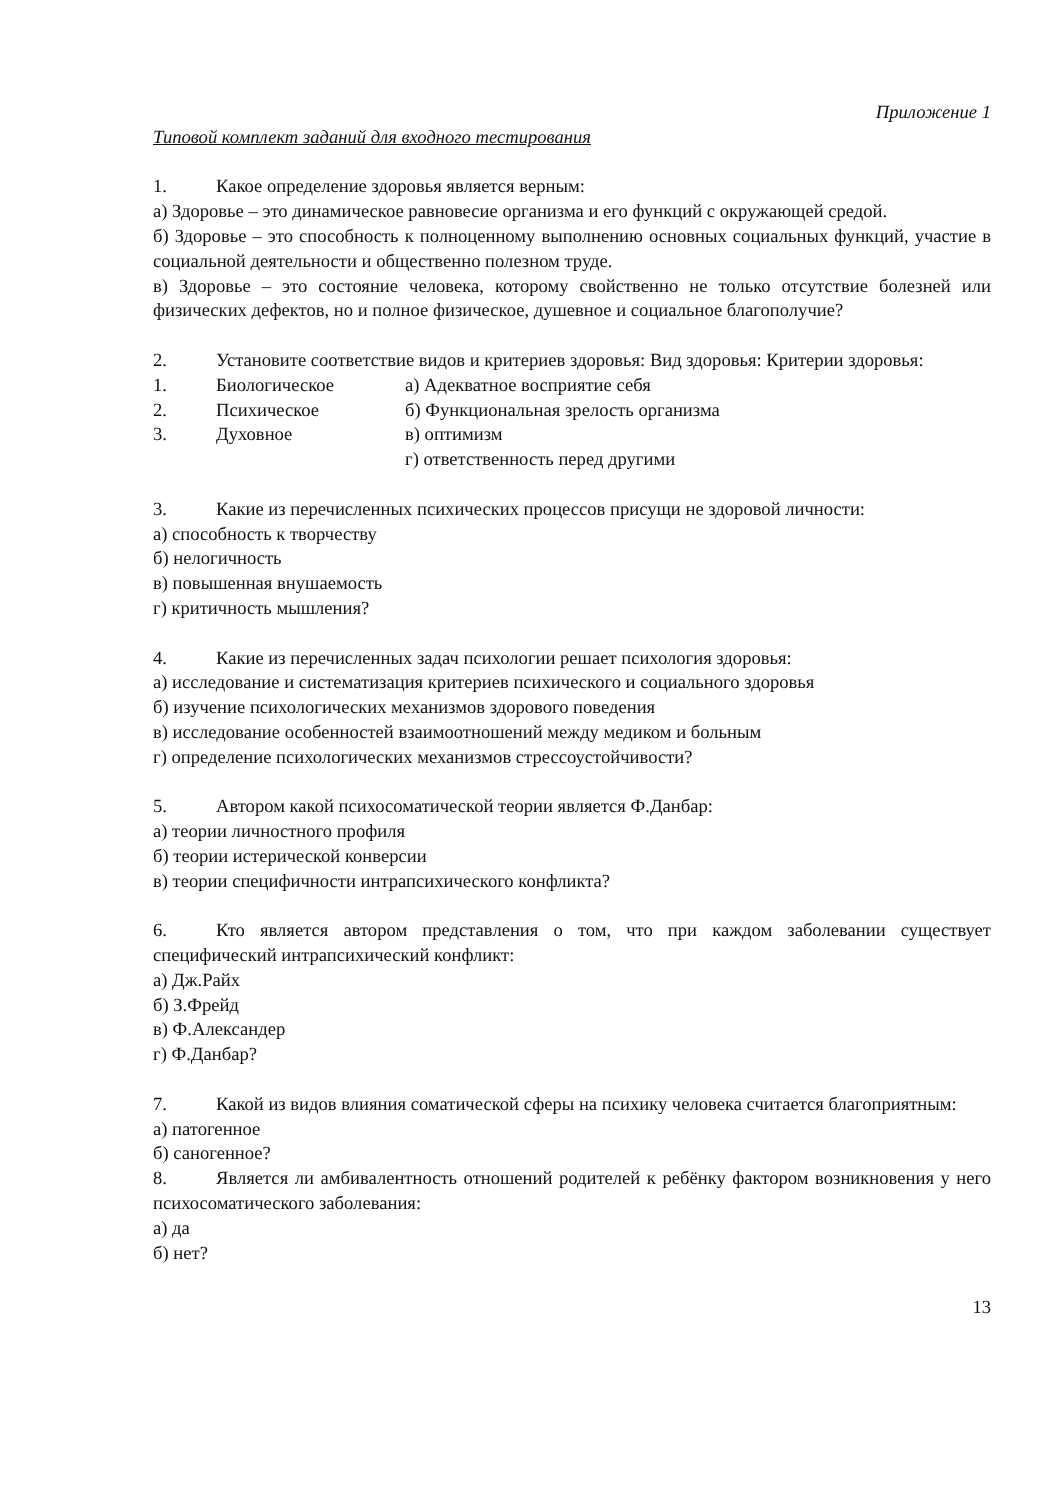Приложение 1
Типовой комплект заданий для входного тестирования
1. Какое определение здоровья является верным:
а) Здоровье – это динамическое равновесие организма и его функций с окружающей средой.
б) Здоровье – это способность к полноценному выполнению основных социальных функций, участие в социальной деятельности и общественно полезном труде.
в) Здоровье – это состояние человека, которому свойственно не только отсутствие болезней или физических дефектов, но и полное физическое, душевное и социальное благополучие?
2. Установите соответствие видов и критериев здоровья: Вид здоровья: Критерии здоровья:
1. Биологическое а) Адекватное восприятие себя
2. Психическое б) Функциональная зрелость организма
3. Духовное в) оптимизм
г) ответственность перед другими
3. Какие из перечисленных психических процессов присущи не здоровой личности:
а) способность к творчеству
б) нелогичность
в) повышенная внушаемость
г) критичность мышления?
4. Какие из перечисленных задач психологии решает психология здоровья:
а) исследование и систематизация критериев психического и социального здоровья
б) изучение психологических механизмов здорового поведения
в) исследование особенностей взаимоотношений между медиком и больным
г) определение психологических механизмов стрессоустойчивости?
5. Автором какой психосоматической теории является Ф.Данбар:
а) теории личностного профиля
б) теории истерической конверсии
в) теории специфичности интрапсихического конфликта?
6. Кто является автором представления о том, что при каждом заболевании существует специфический интрапсихический конфликт:
а) Дж.Райх
б) З.Фрейд
в) Ф.Александер
г) Ф.Данбар?
7. Какой из видов влияния соматической сферы на психику человека считается благоприятным:
а) патогенное
б) саногенное?
8. Является ли амбивалентность отношений родителей к ребёнку фактором возникновения у него психосоматического заболевания:
а) да
б) нет?
13